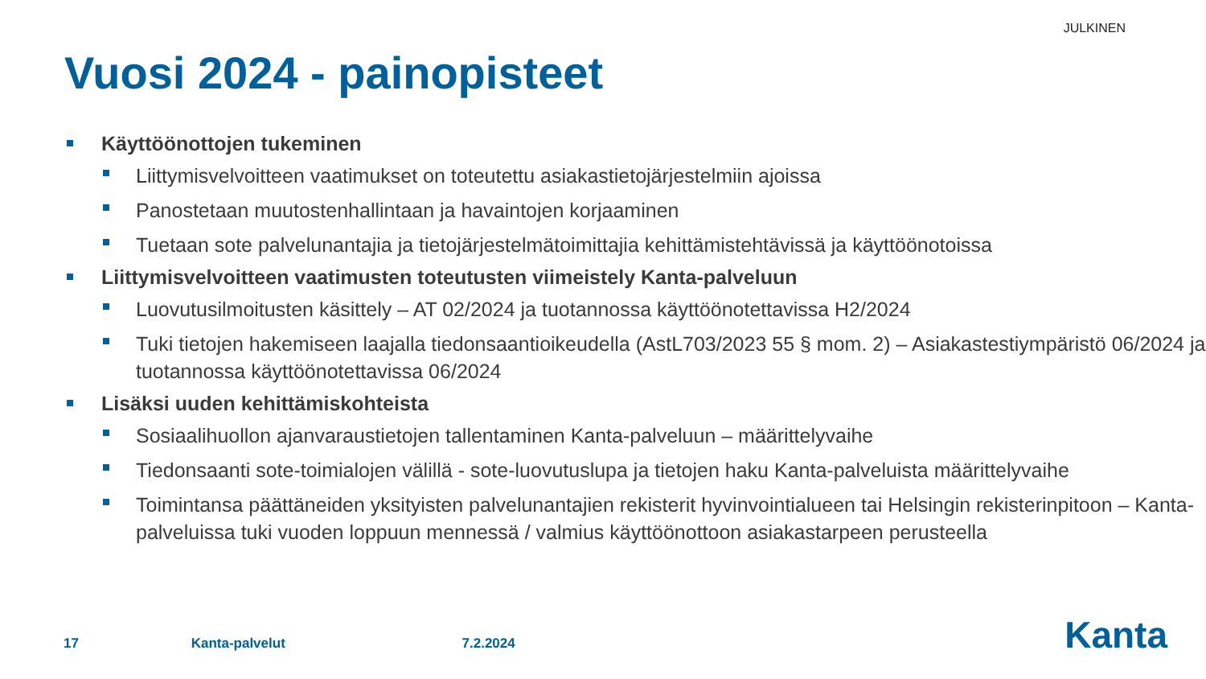JULKINEN
Vuosi 2024 - painopisteet
Käyttöönottojen tukeminen
Liittymisvelvoitteen vaatimukset on toteutettu asiakastietojärjestelmiin ajoissa
Panostetaan muutostenhallintaan ja havaintojen korjaaminen
Tuetaan sote palvelunantajia ja tietojärjestelmätoimittajia kehittämistehtävissä ja käyttöönotoissa
Liittymisvelvoitteen vaatimusten toteutusten viimeistely Kanta-palveluun
Luovutusilmoitusten käsittely – AT 02/2024 ja tuotannossa käyttöönotettavissa H2/2024
Tuki tietojen hakemiseen laajalla tiedonsaantioikeudella (AstL703/2023 55 § mom. 2) – Asiakastestiympäristö 06/2024 ja tuotannossa käyttöönotettavissa 06/2024
Lisäksi uuden kehittämiskohteista
Sosiaalihuollon ajanvaraustietojen tallentaminen Kanta-palveluun – määrittelyvaihe
Tiedonsaanti sote-toimialojen välillä - sote-luovutuslupa ja tietojen haku Kanta-palveluista määrittelyvaihe
Toimintansa päättäneiden yksityisten palvelunantajien rekisterit hyvinvointialueen tai Helsingin rekisterinpitoon – Kanta-palveluissa tuki vuoden loppuun mennessä / valmius käyttöönottoon asiakastarpeen perusteella
17 Kanta-palvelut 7.2.2024 Kanta